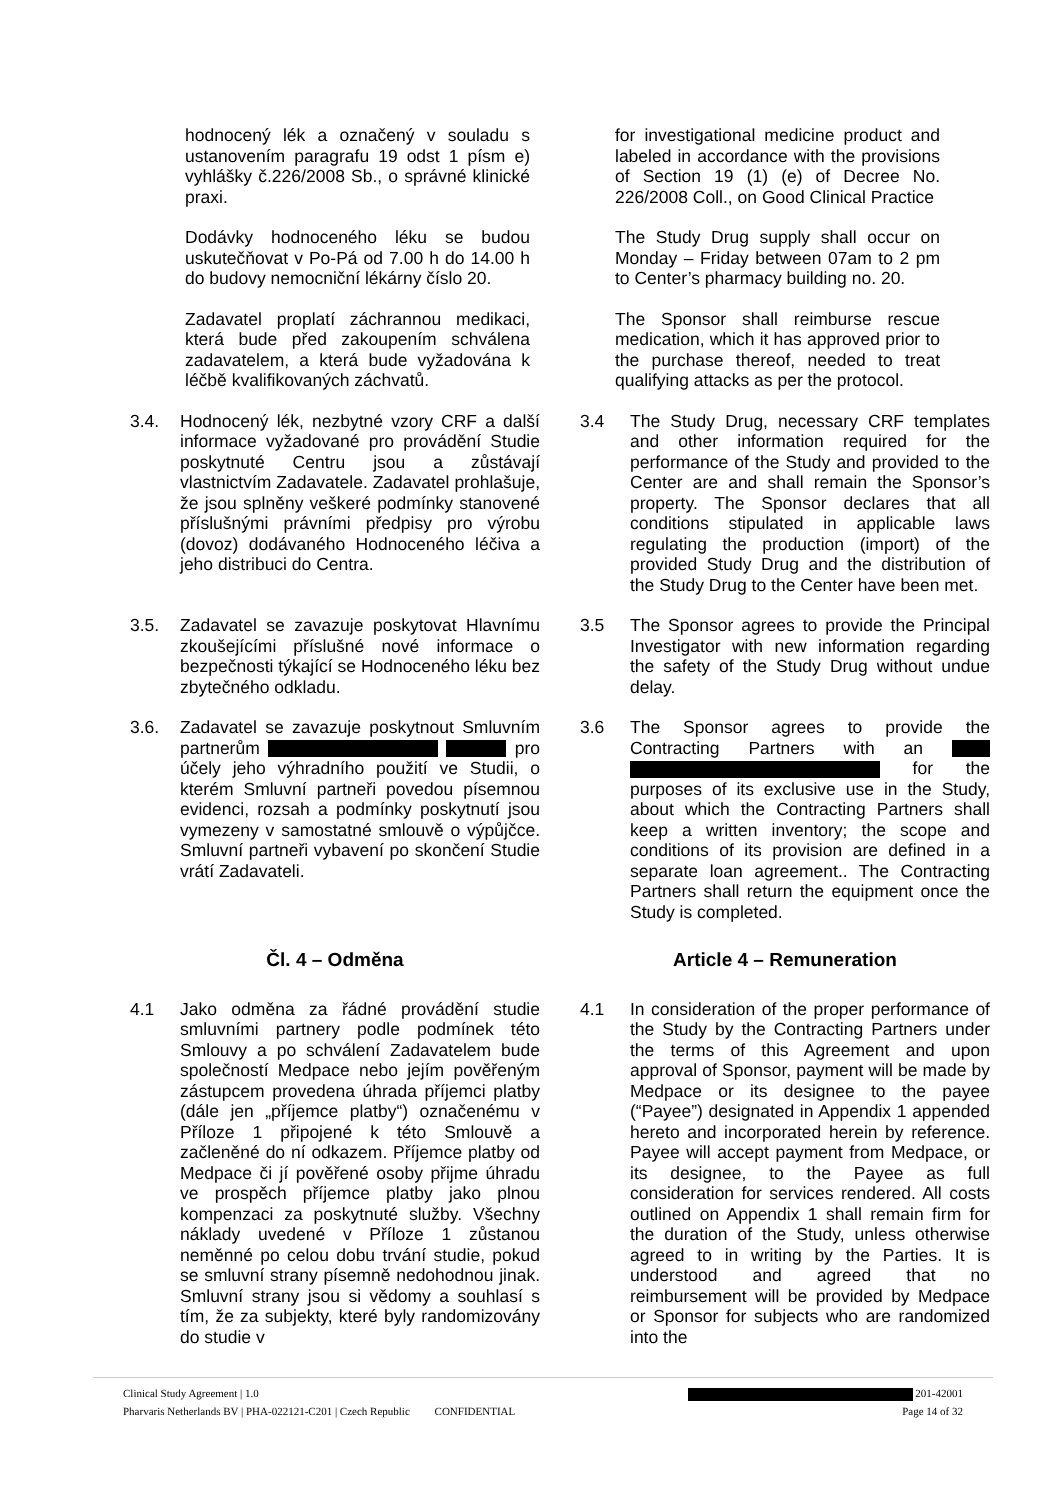hodnocený lék a označený v souladu s ustanovením paragrafu 19 odst 1 písm e) vyhlášky č.226/2008 Sb., o správné klinické praxi.
for investigational medicine product and labeled in accordance with the provisions of Section 19 (1) (e) of Decree No. 226/2008 Coll., on Good Clinical Practice
Dodávky hodnoceného léku se budou uskutečňovat v Po-Pá od 7.00 h do 14.00 h do budovy nemocniční lékárny číslo 20.
The Study Drug supply shall occur on Monday – Friday between 07am to 2 pm to Center’s pharmacy building no. 20.
Zadavatel proplatí záchrannou medikaci, která bude před zakoupením schválena zadavatelem, a která bude vyžadována k léčbě kvalifikovaných záchvatů.
The Sponsor shall reimburse rescue medication, which it has approved prior to the purchase thereof, needed to treat qualifying attacks as per the protocol.
3.4. Hodnocený lék, nezbytné vzory CRF a další informace vyžadované pro provádění Studie poskytnuté Centru jsou a zůstávají vlastnictvím Zadavatele. Zadavatel prohlašuje, že jsou splněny veškeré podmínky stanovené příslušnými právními předpisy pro výrobu (dovoz) dodávaného Hodnoceného léčiva a jeho distribuci do Centra.
3.4 The Study Drug, necessary CRF templates and other information required for the performance of the Study and provided to the Center are and shall remain the Sponsor’s property. The Sponsor declares that all conditions stipulated in applicable laws regulating the production (import) of the provided Study Drug and the distribution of the Study Drug to the Center have been met.
3.5. Zadavatel se zavazuje poskytovat Hlavnímu zkoušejícími příslušné nové informace o bezpečnosti týkající se Hodnoceného léku bez zbytečného odkladu.
3.5 The Sponsor agrees to provide the Principal Investigator with new information regarding the safety of the Study Drug without undue delay.
3.6. Zadavatel se zavazuje poskytnout Smluvním partnerům pro účely jeho výhradního použití ve Studii, o kterém Smluvní partneři povedou písemnou evidenci, rozsah a podmínky poskytnutí jsou vymezeny v samostatné smlouvě o výpůjčce. Smluvní partneři vybavení po skončení Studie vrátí Zadavateli.
3.6 The Sponsor agrees to provide the Contracting Partners with an for the purposes of its exclusive use in the Study, about which the Contracting Partners shall keep a written inventory; the scope and conditions of its provision are defined in a separate loan agreement.. The Contracting Partners shall return the equipment once the Study is completed.
Čl. 4 – Odměna Article 4 – Remuneration
4.1 Jako odměna za řádné provádění studie smluvními partnery podle podmínek této Smlouvy a po schválení Zadavatelem bude společností Medpace nebo jejím pověřeným zástupcem provedena úhrada příjemci platby (dále jen „příjemce platby“) označenému v Příloze 1 připojené k této Smlouvě a začleněné do ní odkazem. Příjemce platby od Medpace či jí pověřené osoby přijme úhradu ve prospěch příjemce platby jako plnou kompenzaci za poskytnuté služby. Všechny náklady uvedené v Příloze 1 zůstanou neměnné po celou dobu trvání studie, pokud se smluvní strany písemně nedohodnou jinak. Smluvní strany jsou si vědomy a souhlasí s tím, že za subjekty, které byly randomizovány do studie v
4.1 In consideration of the proper performance of the Study by the Contracting Partners under the terms of this Agreement and upon approval of Sponsor, payment will be made by Medpace or its designee to the payee (“Payee”) designated in Appendix 1 appended hereto and incorporated herein by reference. Payee will accept payment from Medpace, or its designee, to the Payee as full consideration for services rendered. All costs outlined on Appendix 1 shall remain firm for the duration of the Study, unless otherwise agreed to in writing by the Parties. It is understood and agreed that no reimbursement will be provided by Medpace or Sponsor for subjects who are randomized into the
Clinical Study Agreement | 1.0 201-42001
Pharvaris Netherlands BV | PHA-022121-C201 | Czech Republic CONFIDENTIAL Page 14 of 32